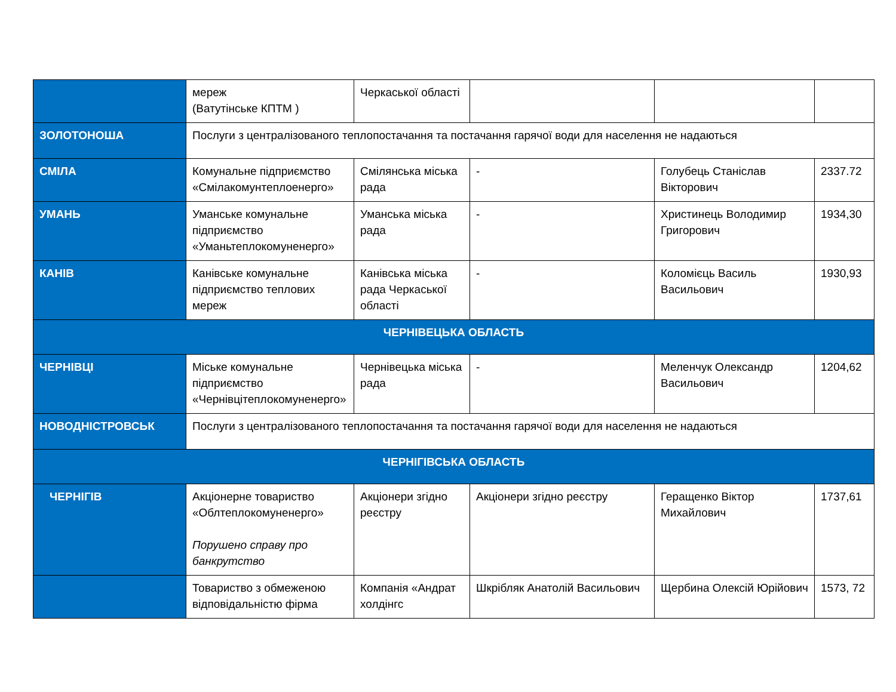| | мереж (Ватутінське КПТМ ) | Черкаської області | | | |
| ЗОЛОТОНОША | Послуги з централізованого теплопостачання та постачання гарячої води для населення не надаються | | | | |
| СМІЛА | Комунальне підприємство «Смілакомунтеплоенерго» | Смілянська міська рада | - | Голубець Станіслав Вікторович | 2337.72 |
| УМАНЬ | Уманське комунальне підприємство «Уманьтеплокомуненерго» | Уманська міська рада | - | Христинець Володимир Григорович | 1934,30 |
| КАНІВ | Канівське комунальне підприємство теплових мереж | Канівська міська рада Черкаської області | - | Коломієць Василь Васильович | 1930,93 |
| ЧЕРНІВЕЦЬКА ОБЛАСТЬ | | | | | |
| ЧЕРНІВЦІ | Міське комунальне підприємство «Чернівцітеплокомуненерго» | Чернівецька міська рада | - | Меленчук Олександр Васильович | 1204,62 |
| НОВОДНІСТРОВСЬК | Послуги з централізованого теплопостачання та постачання гарячої води для населення не надаються | | | | |
| ЧЕРНІГІВСЬКА ОБЛАСТЬ | | | | | |
| ЧЕРНІГІВ | Акціонерне товариство «Облтеплокомуненерго» Порушено справу про банкрутство | Акціонери згідно реєстру | Акціонери згідно реєстру | Геращенко Віктор Михайлович | 1737,61 |
| | Товариство з обмеженою відповідальністю фірма | Компанія «Андрат холдінгс | Шкрібляк Анатолій Васильович | Щербина Олексій Юрійович | 1573, 72 |